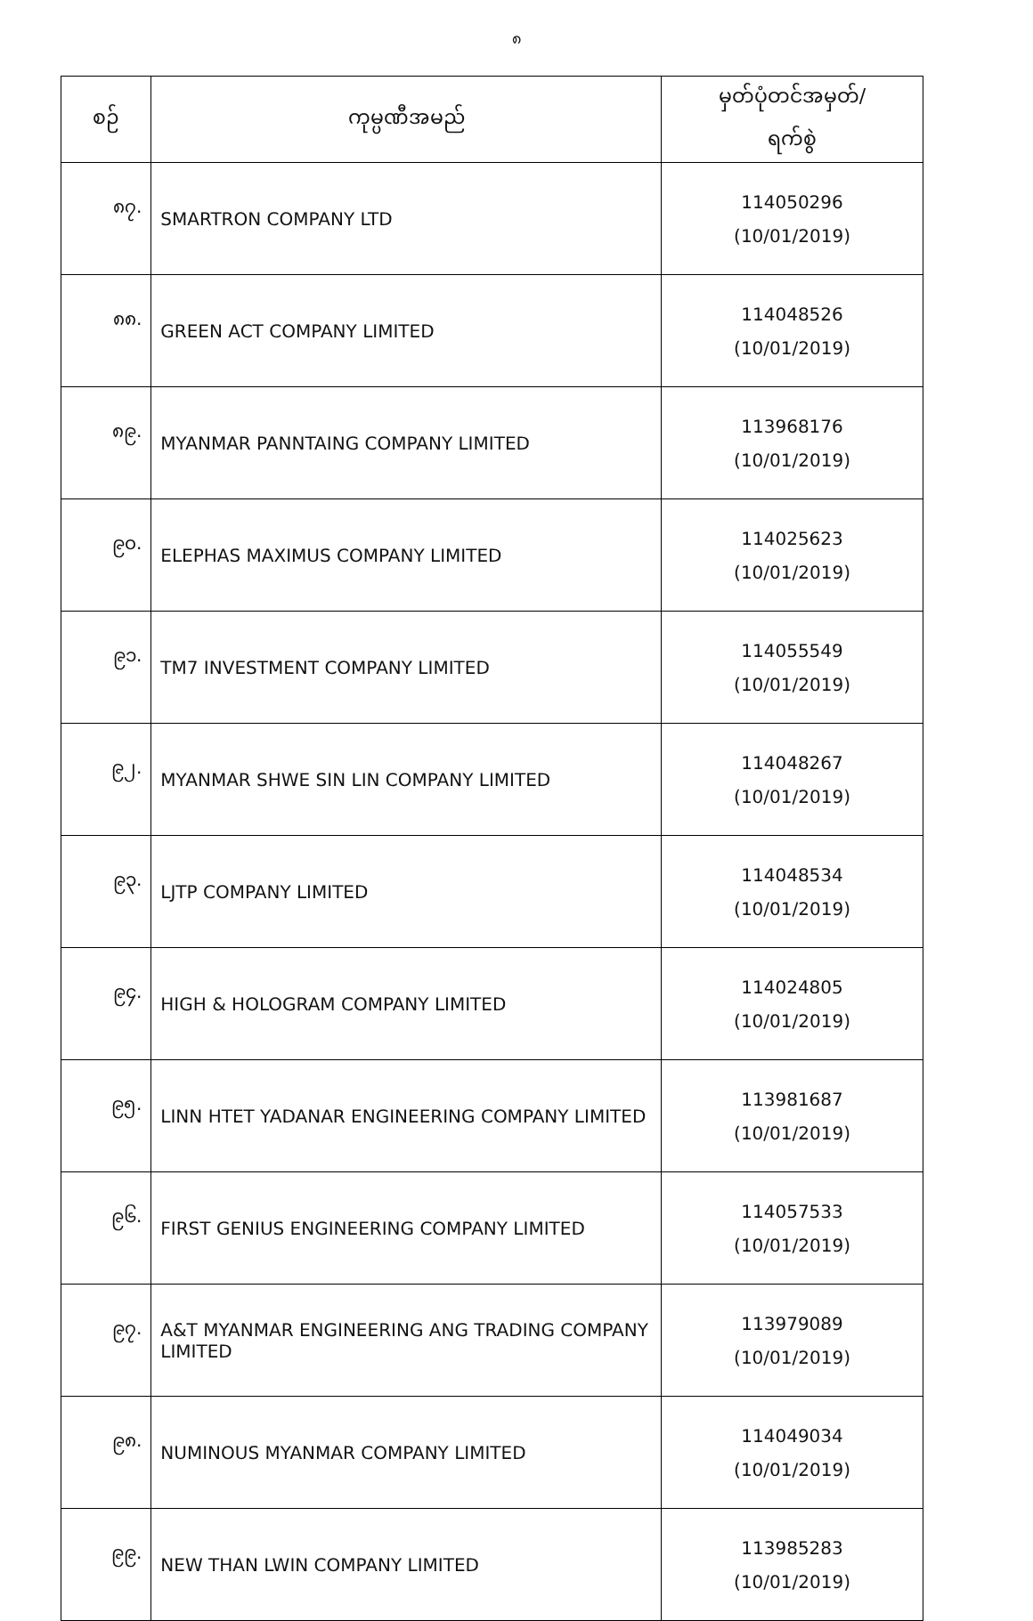၈
| စဉ် | ကုမ္ပဏီအမည် | မှတ်ပုံတင်အမှတ်/ ရက်စွဲ |
| --- | --- | --- |
| ၈၇. | SMARTRON COMPANY LTD | 114050296 (10/01/2019) |
| ၈၈. | GREEN ACT COMPANY LIMITED | 114048526 (10/01/2019) |
| ၈၉. | MYANMAR PANNTAING COMPANY LIMITED | 113968176 (10/01/2019) |
| ၉၀. | ELEPHAS MAXIMUS COMPANY LIMITED | 114025623 (10/01/2019) |
| ၉၁. | TM7 INVESTMENT COMPANY LIMITED | 114055549 (10/01/2019) |
| ၉၂. | MYANMAR SHWE SIN LIN COMPANY LIMITED | 114048267 (10/01/2019) |
| ၉၃. | LJTP COMPANY LIMITED | 114048534 (10/01/2019) |
| ၉၄. | HIGH & HOLOGRAM COMPANY LIMITED | 114024805 (10/01/2019) |
| ၉၅. | LINN HTET YADANAR ENGINEERING COMPANY LIMITED | 113981687 (10/01/2019) |
| ၉၆. | FIRST GENIUS ENGINEERING COMPANY LIMITED | 114057533 (10/01/2019) |
| ၉၇. | A&T MYANMAR ENGINEERING ANG TRADING COMPANY LIMITED | 113979089 (10/01/2019) |
| ၉၈. | NUMINOUS MYANMAR COMPANY LIMITED | 114049034 (10/01/2019) |
| ၉၉. | NEW THAN LWIN COMPANY LIMITED | 113985283 (10/01/2019) |